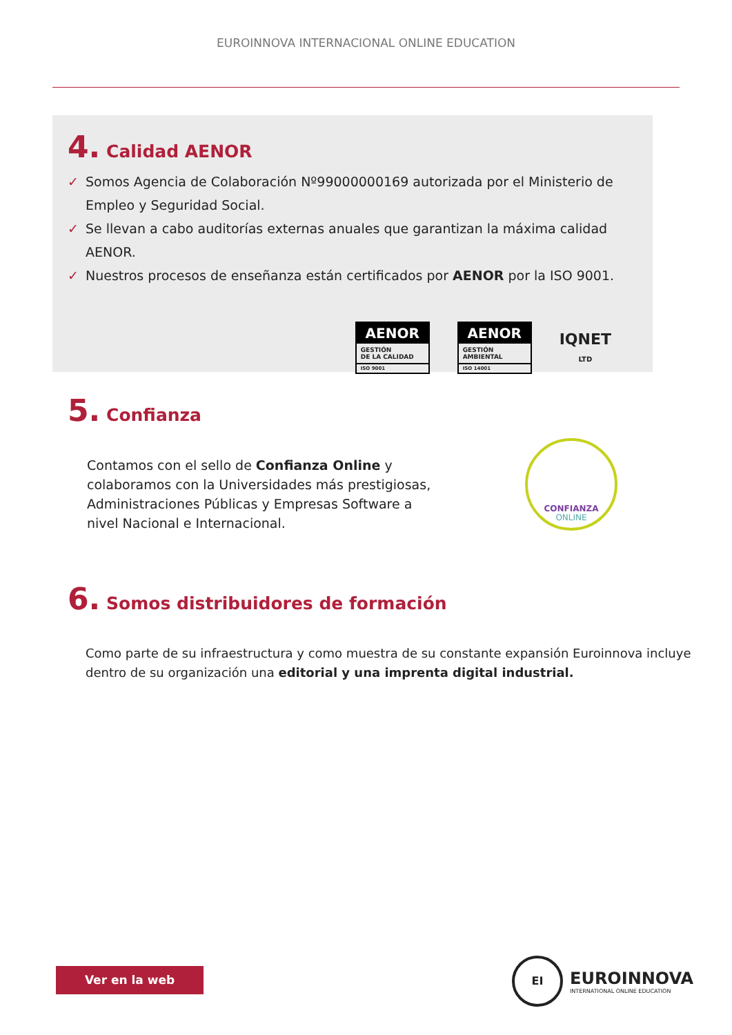EUROINNOVA INTERNACIONAL ONLINE EDUCATION
4. Calidad AENOR
✓ Somos Agencia de Colaboración Nº99000000169 autorizada por el Ministerio de Empleo y Seguridad Social.
✓ Se llevan a cabo auditorías externas anuales que garantizan la máxima calidad AENOR.
✓ Nuestros procesos de enseñanza están certificados por AENOR por la ISO 9001.
AENOR
GESTIÓN
DE LA CALIDAD
ISO 9001
AENOR
GESTIÓN
AMBIENTAL
ISO 14001
IQNET
LTD
5. Confianza
Contamos con el sello de Confianza Online y colaboramos con la Universidades más prestigiosas, Administraciones Públicas y Empresas Software a nivel Nacional e Internacional.
CONFIANZA
ONLINE
6. Somos distribuidores de formación
Como parte de su infraestructura y como muestra de su constante expansión Euroinnova incluye dentro de su organización una editorial y una imprenta digital industrial.
Ver en la web
EI
EUROINNOVA
INTERNATIONAL ONLINE EDUCATION